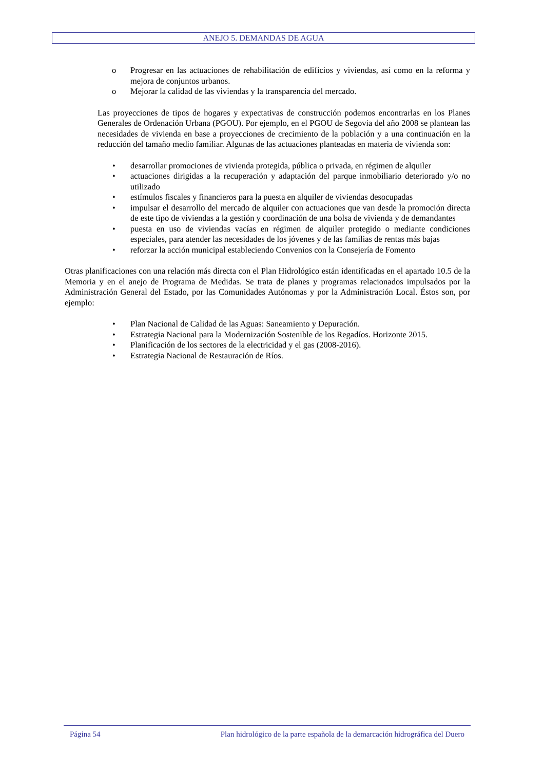ANEJO 5. DEMANDAS DE AGUA
o Progresar en las actuaciones de rehabilitación de edificios y viviendas, así como en la reforma y mejora de conjuntos urbanos.
o Mejorar la calidad de las viviendas y la transparencia del mercado.
Las proyecciones de tipos de hogares y expectativas de construcción podemos encontrarlas en los Planes Generales de Ordenación Urbana (PGOU). Por ejemplo, en el PGOU de Segovia del año 2008 se plantean las necesidades de vivienda en base a proyecciones de crecimiento de la población y a una continuación en la reducción del tamaño medio familiar. Algunas de las actuaciones planteadas en materia de vivienda son:
• desarrollar promociones de vivienda protegida, pública o privada, en régimen de alquiler
• actuaciones dirigidas a la recuperación y adaptación del parque inmobiliario deteriorado y/o no utilizado
• estímulos fiscales y financieros para la puesta en alquiler de viviendas desocupadas
• impulsar el desarrollo del mercado de alquiler con actuaciones que van desde la promoción directa de este tipo de viviendas a la gestión y coordinación de una bolsa de vivienda y de demandantes
• puesta en uso de viviendas vacías en régimen de alquiler protegido o mediante condiciones especiales, para atender las necesidades de los jóvenes y de las familias de rentas más bajas
• reforzar la acción municipal estableciendo Convenios con la Consejería de Fomento
Otras planificaciones con una relación más directa con el Plan Hidrológico están identificadas en el apartado 10.5 de la Memoria y en el anejo de Programa de Medidas. Se trata de planes y programas relacionados impulsados por la Administración General del Estado, por las Comunidades Autónomas y por la Administración Local. Éstos son, por ejemplo:
• Plan Nacional de Calidad de las Aguas: Saneamiento y Depuración.
• Estrategia Nacional para la Modernización Sostenible de los Regadíos. Horizonte 2015.
• Planificación de los sectores de la electricidad y el gas (2008-2016).
• Estrategia Nacional de Restauración de Ríos.
Página 54 Plan hidrológico de la parte española de la demarcación hidrográfica del Duero